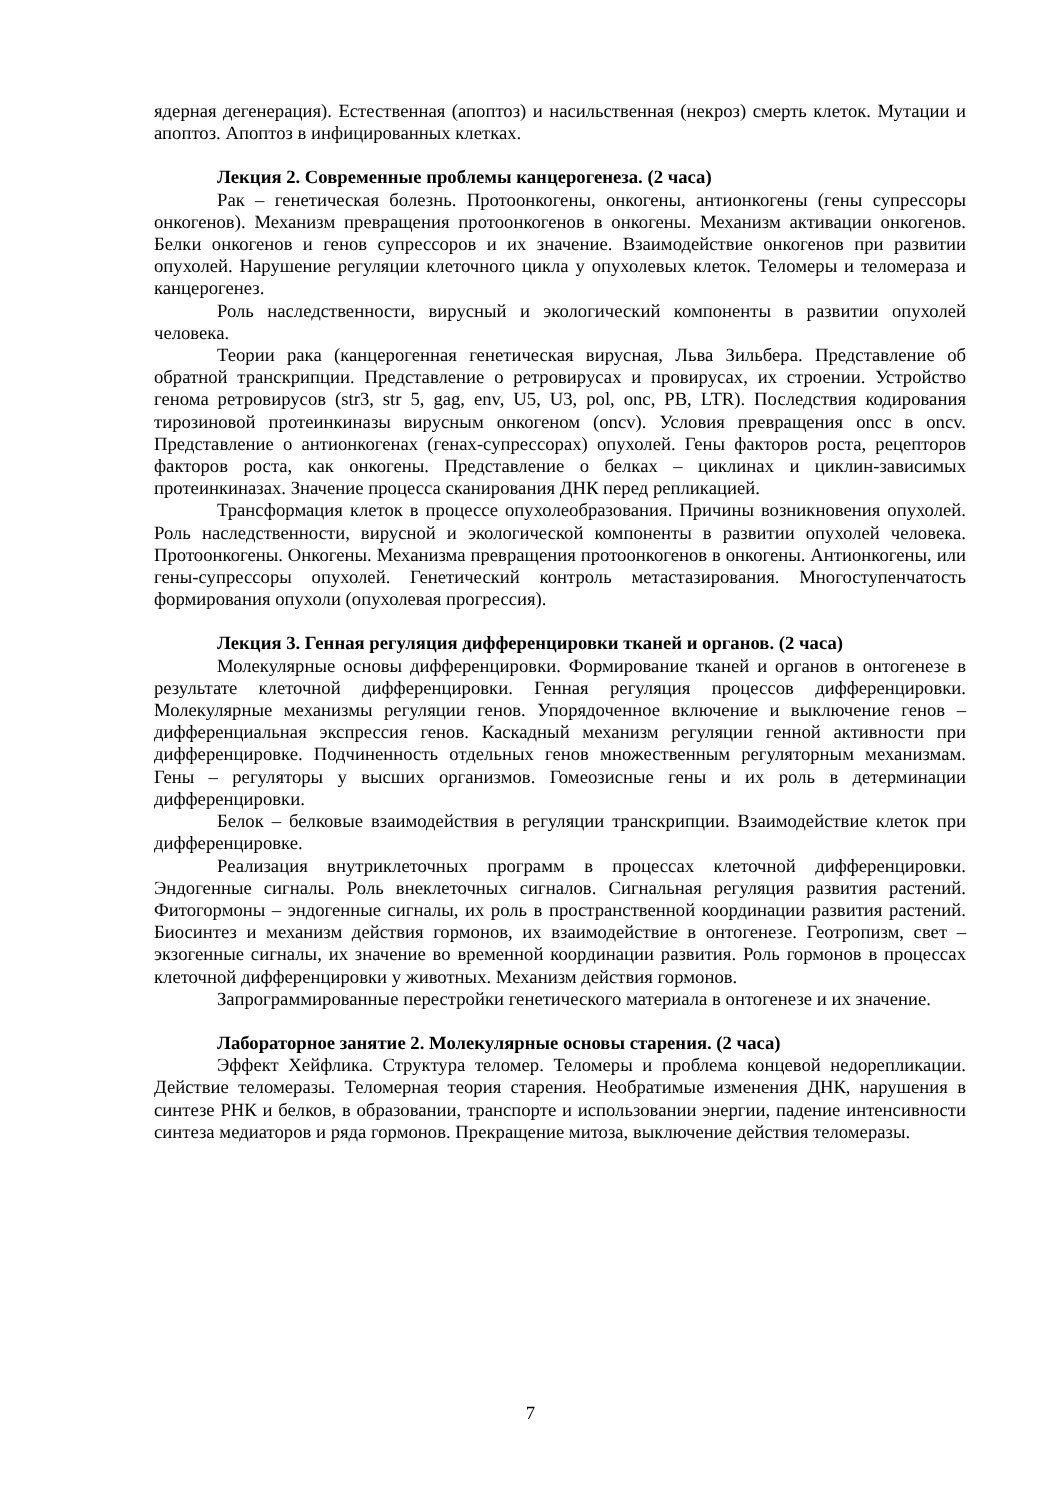ядерная дегенерация). Естественная (апоптоз) и насильственная (некроз) смерть клеток. Мутации и апоптоз. Апоптоз в инфицированных клетках.
Лекция 2. Современные проблемы канцерогенеза. (2 часа)
Рак – генетическая болезнь. Протоонкогены, онкогены, антионкогены (гены супрессоры онкогенов). Механизм превращения протоонкогенов в онкогены. Механизм активации онкогенов. Белки онкогенов и генов супрессоров и их значение. Взаимодействие онкогенов при развитии опухолей. Нарушение регуляции клеточного цикла у опухолевых клеток. Теломеры и теломераза и канцерогенез.
Роль наследственности, вирусный и экологический компоненты в развитии опухолей человека.
Теории рака (канцерогенная генетическая вирусная, Льва Зильбера. Представление об обратной транскрипции. Представление о ретровирусах и провирусах, их строении. Устройство генома ретровирусов (str3, str 5, gag, env, U5, U3, pol, onc, PB, LTR). Последствия кодирования тирозиновой протеинкиназы вирусным онкогеном (oncv). Условия превращения oncc в oncv. Представление о антионкогенах (генах-супрессорах) опухолей. Гены факторов роста, рецепторов факторов роста, как онкогены. Представление о белках – циклинах и циклин-зависимых протеинкиназах. Значение процесса сканирования ДНК перед репликацией.
Трансформация клеток в процессе опухолеобразования. Причины возникновения опухолей. Роль наследственности, вирусной и экологической компоненты в развитии опухолей человека. Протоонкогены. Онкогены. Механизма превращения протоонкогенов в онкогены. Антионкогены, или гены-супрессоры опухолей. Генетический контроль метастазирования. Многоступенчатость формирования опухоли (опухолевая прогрессия).
Лекция 3. Генная регуляция дифференцировки тканей и органов. (2 часа)
Молекулярные основы дифференцировки. Формирование тканей и органов в онтогенезе в результате клеточной дифференцировки. Генная регуляция процессов дифференцировки. Молекулярные механизмы регуляции генов. Упорядоченное включение и выключение генов – дифференциальная экспрессия генов. Каскадный механизм регуляции генной активности при дифференцировке. Подчиненность отдельных генов множественным регуляторным механизмам. Гены – регуляторы у высших организмов. Гомеозисные гены и их роль в детерминации дифференцировки.
Белок – белковые взаимодействия в регуляции транскрипции. Взаимодействие клеток при дифференцировке.
Реализация внутриклеточных программ в процессах клеточной дифференцировки. Эндогенные сигналы. Роль внеклеточных сигналов. Сигнальная регуляция развития растений. Фитогормоны – эндогенные сигналы, их роль в пространственной координации развития растений. Биосинтез и механизм действия гормонов, их взаимодействие в онтогенезе. Геотропизм, свет – экзогенные сигналы, их значение во временной координации развития. Роль гормонов в процессах клеточной дифференцировки у животных. Механизм действия гормонов.
Запрограммированные перестройки генетического материала в онтогенезе и их значение.
Лабораторное занятие 2. Молекулярные основы старения. (2 часа)
Эффект Хейфлика. Структура теломер. Теломеры и проблема концевой недорепликации. Действие теломеразы. Теломерная теория старения. Необратимые изменения ДНК, нарушения в синтезе РНК и белков, в образовании, транспорте и использовании энергии, падение интенсивности синтеза медиаторов и ряда гормонов. Прекращение митоза, выключение действия теломеразы.
7